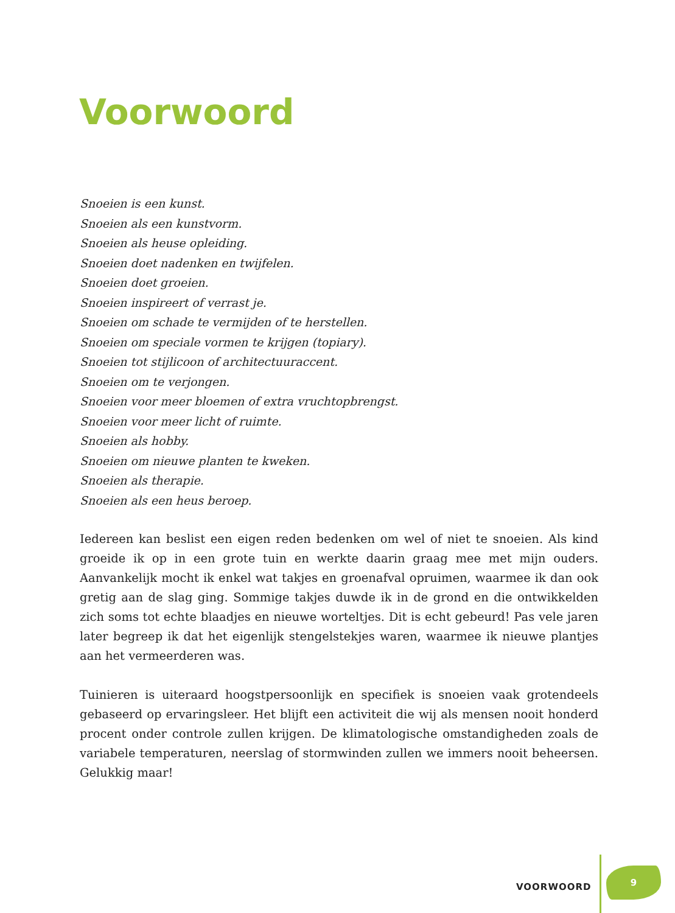Voorwoord
Snoeien is een kunst.
Snoeien als een kunstvorm.
Snoeien als heuse opleiding.
Snoeien doet nadenken en twijfelen.
Snoeien doet groeien.
Snoeien inspireert of verrast je.
Snoeien om schade te vermijden of te herstellen.
Snoeien om speciale vormen te krijgen (topiary).
Snoeien tot stijlicoon of architectuuraccent.
Snoeien om te verjongen.
Snoeien voor meer bloemen of extra vruchtopbrengst.
Snoeien voor meer licht of ruimte.
Snoeien als hobby.
Snoeien om nieuwe planten te kweken.
Snoeien als therapie.
Snoeien als een heus beroep.
Iedereen kan beslist een eigen reden bedenken om wel of niet te snoeien. Als kind groeide ik op in een grote tuin en werkte daarin graag mee met mijn ouders. Aanvankelijk mocht ik enkel wat takjes en groenafval opruimen, waarmee ik dan ook gretig aan de slag ging. Sommige takjes duwde ik in de grond en die ontwikkelden zich soms tot echte blaadjes en nieuwe worteltjes. Dit is echt gebeurd! Pas vele jaren later begreep ik dat het eigenlijk stengelstekjes waren, waarmee ik nieuwe plantjes aan het vermeerderen was.
Tuinieren is uiteraard hoogstpersoonlijk en specifiek is snoeien vaak grotendeels gebaseerd op ervaringsleer. Het blijft een activiteit die wij als mensen nooit honderd procent onder controle zullen krijgen. De klimatologische omstandigheden zoals de variabele temperaturen, neerslag of stormwinden zullen we immers nooit beheersen. Gelukkig maar!
VOORWOORD
9